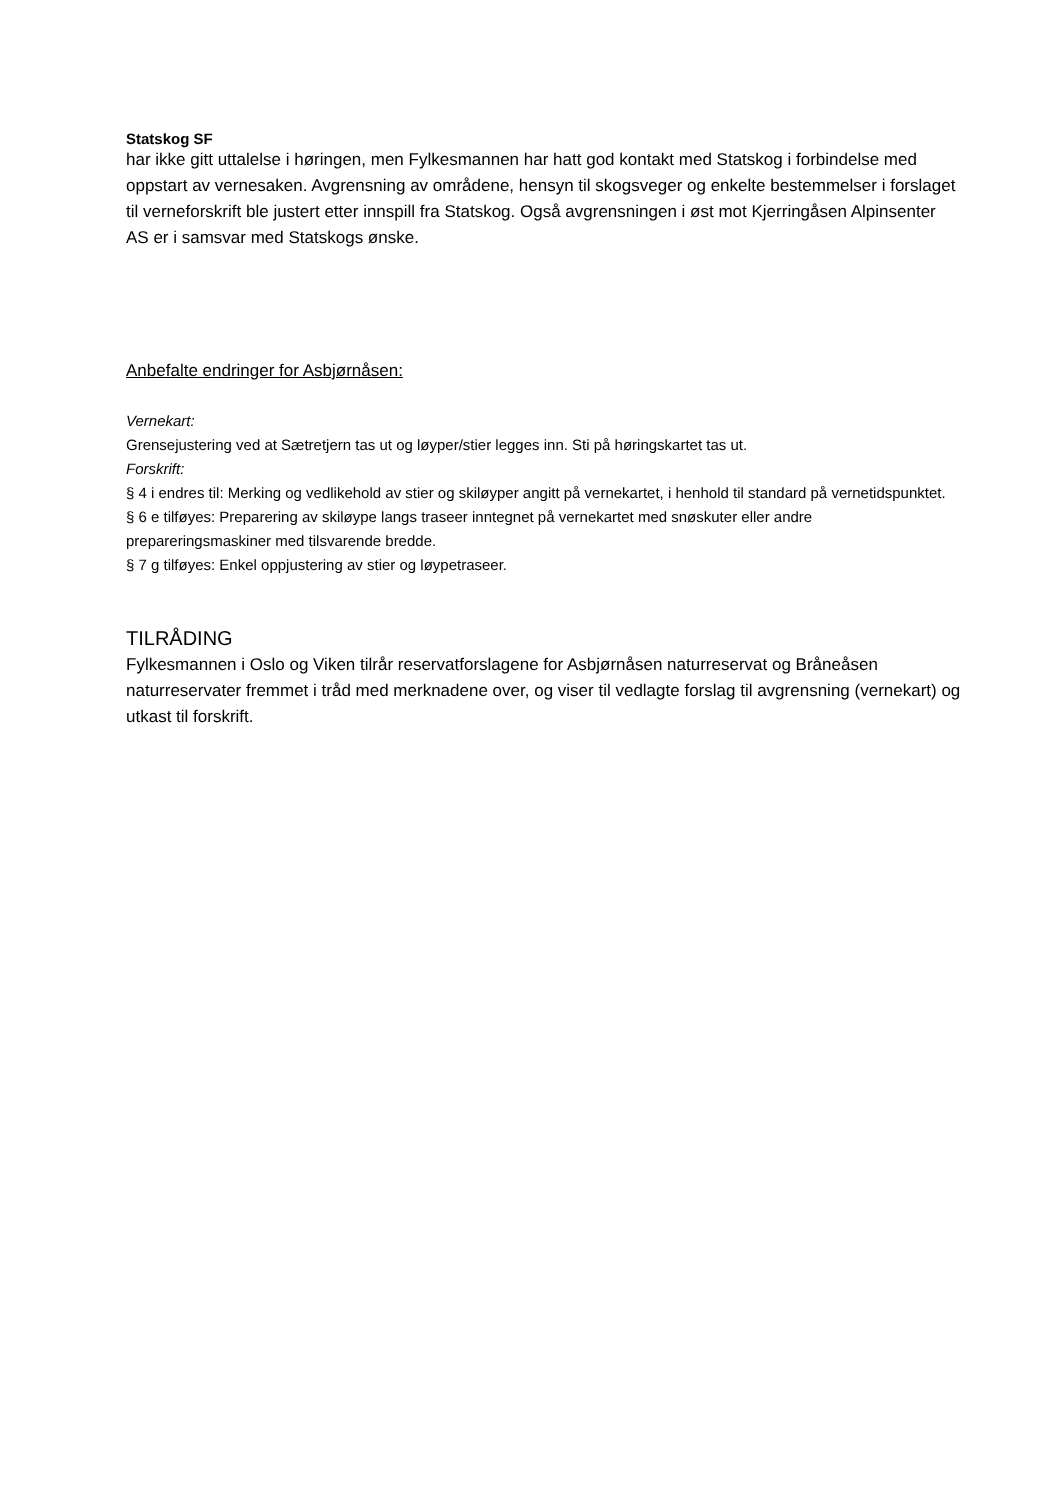Statskog SF
har ikke gitt uttalelse i høringen, men Fylkesmannen har hatt god kontakt med Statskog i forbindelse med oppstart av vernesaken. Avgrensning av områdene, hensyn til skogsveger og enkelte bestemmelser i forslaget til verneforskrift ble justert etter innspill fra Statskog. Også avgrensningen i øst mot Kjerringåsen Alpinsenter AS er i samsvar med Statskogs ønske.
Anbefalte endringer for Asbjørnåsen:
Vernekart:
Grensejustering ved at Sætretjern tas ut og løyper/stier legges inn. Sti på høringskartet tas ut.
Forskrift:
§ 4 i endres til: Merking og vedlikehold av stier og skiløyper angitt på vernekartet, i henhold til standard på vernetidspunktet.
§ 6 e tilføyes: Preparering av skiløype langs traseer inntegnet på vernekartet med snøskuter eller andre prepareringsmaskiner med tilsvarende bredde.
§ 7 g tilføyes: Enkel oppjustering av stier og løypetraseer.
TILRÅDING
Fylkesmannen i Oslo og Viken tilrår reservatforslagene for Asbjørnåsen naturreservat og Bråneåsen naturreservater fremmet i tråd med merknadene over, og viser til vedlagte forslag til avgrensning (vernekart) og utkast til forskrift.